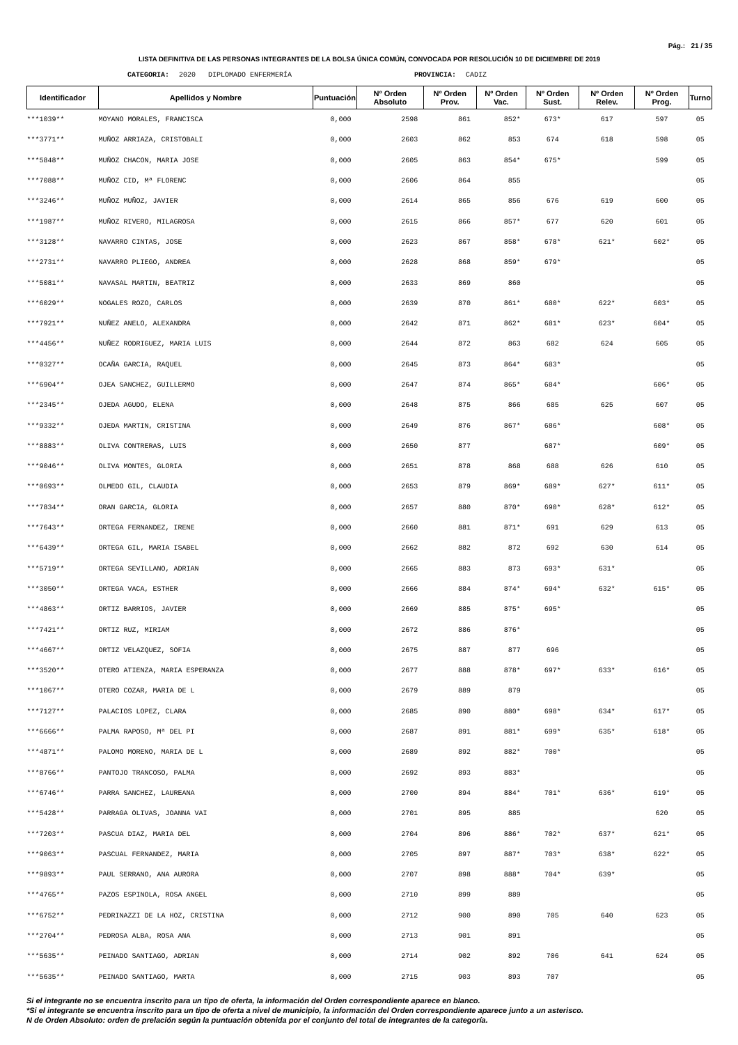Pág.: 21 / 35
LISTA DEFINITIVA DE LAS PERSONAS INTEGRANTES DE LA BOLSA ÚNICA COMÚN, CONVOCADA POR RESOLUCIÓN 10 DE DICIEMBRE DE 2019
CATEGORIA: 2020 DIPLOMADO ENFERMERÍA PROVINCIA: CADIZ
| Identificador | Apellidos y Nombre | Puntuación | Nº Orden Absoluto | Nº Orden Prov. | Nº Orden Vac. | Nº Orden Sust. | Nº Orden Relev. | Nº Orden Prog. | Turno |
| --- | --- | --- | --- | --- | --- | --- | --- | --- | --- |
| ***1039** | MOYANO MORALES, FRANCISCA | 0,000 | 2598 | 861 | 852* | 673* | 617 | 597 | 05 |
| ***3771** | MUÑOZ ARRIAZA, CRISTOBALI | 0,000 | 2603 | 862 | 853 | 674 | 618 | 598 | 05 |
| ***5848** | MUÑOZ CHACON, MARIA JOSE | 0,000 | 2605 | 863 | 854* | 675* | | 599 | 05 |
| ***7088** | MUÑOZ CID, Mª FLORENC | 0,000 | 2606 | 864 | 855 | | | | 05 |
| ***3246** | MUÑOZ MUÑOZ, JAVIER | 0,000 | 2614 | 865 | 856 | 676 | 619 | 600 | 05 |
| ***1987** | MUÑOZ RIVERO, MILAGROSA | 0,000 | 2615 | 866 | 857* | 677 | 620 | 601 | 05 |
| ***3128** | NAVARRO CINTAS, JOSE | 0,000 | 2623 | 867 | 858* | 678* | 621* | 602* | 05 |
| ***2731** | NAVARRO PLIEGO, ANDREA | 0,000 | 2628 | 868 | 859* | 679* | | | 05 |
| ***5081** | NAVASAL MARTIN, BEATRIZ | 0,000 | 2633 | 869 | 860 | | | | 05 |
| ***6029** | NOGALES ROZO, CARLOS | 0,000 | 2639 | 870 | 861* | 680* | 622* | 603* | 05 |
| ***7921** | NUÑEZ ANELO, ALEXANDRA | 0,000 | 2642 | 871 | 862* | 681* | 623* | 604* | 05 |
| ***4456** | NUÑEZ RODRIGUEZ, MARIA LUIS | 0,000 | 2644 | 872 | 863 | 682 | 624 | 605 | 05 |
| ***0327** | OCAÑA GARCIA, RAQUEL | 0,000 | 2645 | 873 | 864* | 683* | | | 05 |
| ***6904** | OJEA SANCHEZ, GUILLERMO | 0,000 | 2647 | 874 | 865* | 684* | | 606* | 05 |
| ***2345** | OJEDA AGUDO, ELENA | 0,000 | 2648 | 875 | 866 | 685 | 625 | 607 | 05 |
| ***9332** | OJEDA MARTIN, CRISTINA | 0,000 | 2649 | 876 | 867* | 686* | | 608* | 05 |
| ***8883** | OLIVA CONTRERAS, LUIS | 0,000 | 2650 | 877 | | 687* | | 609* | 05 |
| ***9046** | OLIVA MONTES, GLORIA | 0,000 | 2651 | 878 | 868 | 688 | 626 | 610 | 05 |
| ***0693** | OLMEDO GIL, CLAUDIA | 0,000 | 2653 | 879 | 869* | 689* | 627* | 611* | 05 |
| ***7834** | ORAN GARCIA, GLORIA | 0,000 | 2657 | 880 | 870* | 690* | 628* | 612* | 05 |
| ***7643** | ORTEGA FERNANDEZ, IRENE | 0,000 | 2660 | 881 | 871* | 691 | 629 | 613 | 05 |
| ***6439** | ORTEGA GIL, MARIA ISABEL | 0,000 | 2662 | 882 | 872 | 692 | 630 | 614 | 05 |
| ***5719** | ORTEGA SEVILLANO, ADRIAN | 0,000 | 2665 | 883 | 873 | 693* | 631* | | 05 |
| ***3050** | ORTEGA VACA, ESTHER | 0,000 | 2666 | 884 | 874* | 694* | 632* | 615* | 05 |
| ***4863** | ORTIZ BARRIOS, JAVIER | 0,000 | 2669 | 885 | 875* | 695* | | | 05 |
| ***7421** | ORTIZ RUZ, MIRIAM | 0,000 | 2672 | 886 | 876* | | | | 05 |
| ***4667** | ORTIZ VELAZQUEZ, SOFIA | 0,000 | 2675 | 887 | 877 | 696 | | | 05 |
| ***3520** | OTERO ATIENZA, MARIA ESPERANZA | 0,000 | 2677 | 888 | 878* | 697* | 633* | 616* | 05 |
| ***1067** | OTERO COZAR, MARIA DE L | 0,000 | 2679 | 889 | 879 | | | | 05 |
| ***7127** | PALACIOS LOPEZ, CLARA | 0,000 | 2685 | 890 | 880* | 698* | 634* | 617* | 05 |
| ***6666** | PALMA RAPOSO, Mª DEL PI | 0,000 | 2687 | 891 | 881* | 699* | 635* | 618* | 05 |
| ***4871** | PALOMO MORENO, MARIA DE L | 0,000 | 2689 | 892 | 882* | 700* | | | 05 |
| ***8766** | PANTOJO TRANCOSO, PALMA | 0,000 | 2692 | 893 | 883* | | | | 05 |
| ***6746** | PARRA SANCHEZ, LAUREANA | 0,000 | 2700 | 894 | 884* | 701* | 636* | 619* | 05 |
| ***5428** | PARRAGA OLIVAS, JOANNA VAI | 0,000 | 2701 | 895 | 885 | | | 620 | 05 |
| ***7203** | PASCUA DIAZ, MARIA DEL | 0,000 | 2704 | 896 | 886* | 702* | 637* | 621* | 05 |
| ***9063** | PASCUAL FERNANDEZ, MARIA | 0,000 | 2705 | 897 | 887* | 703* | 638* | 622* | 05 |
| ***9893** | PAUL SERRANO, ANA AURORA | 0,000 | 2707 | 898 | 888* | 704* | 639* | | 05 |
| ***4765** | PAZOS ESPINOLA, ROSA ANGEL | 0,000 | 2710 | 899 | 889 | | | | 05 |
| ***6752** | PEDRINAZZI DE LA HOZ, CRISTINA | 0,000 | 2712 | 900 | 890 | 705 | 640 | 623 | 05 |
| ***2704** | PEDROSA ALBA, ROSA ANA | 0,000 | 2713 | 901 | 891 | | | | 05 |
| ***5635** | PEINADO SANTIAGO, ADRIAN | 0,000 | 2714 | 902 | 892 | 706 | 641 | 624 | 05 |
| ***5635** | PEINADO SANTIAGO, MARTA | 0,000 | 2715 | 903 | 893 | 707 | | | 05 |
Si el integrante no se encuentra inscrito para un tipo de oferta, la información del Orden correspondiente aparece en blanco.
*Si el integrante se encuentra inscrito para un tipo de oferta a nivel de municipio, la información del Orden correspondiente aparece junto a un asterisco.
N de Orden Absoluto: orden de prelación según la puntuación obtenida por el conjunto del total de integrantes de la categoría.